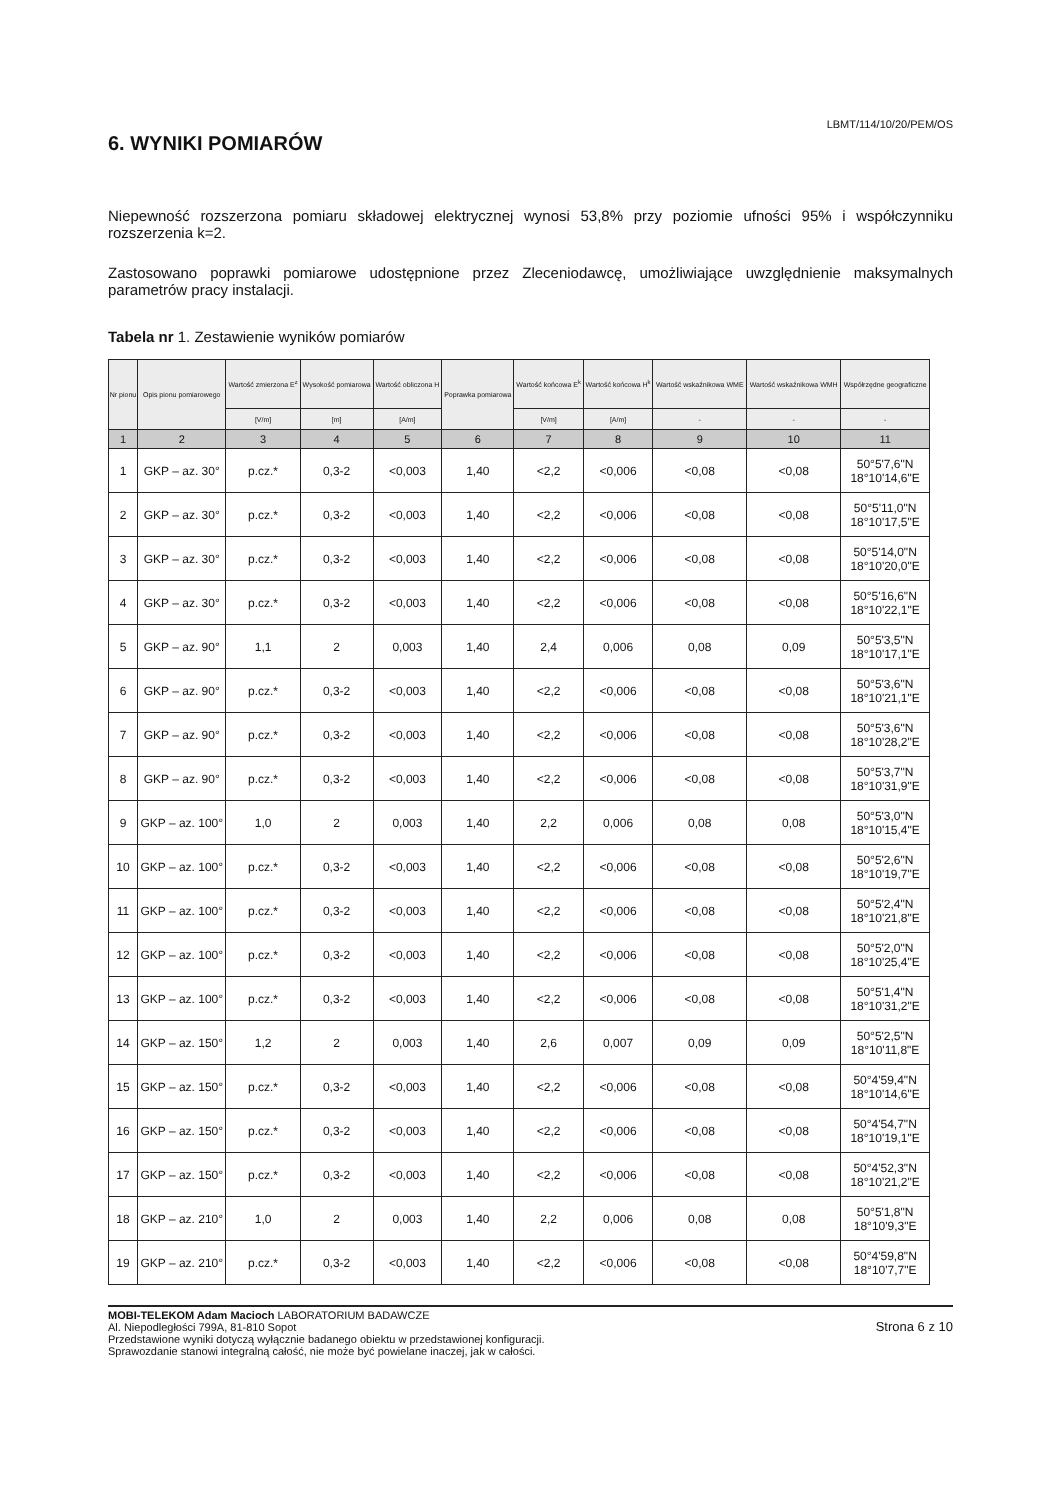LBMT/114/10/20/PEM/OS
6. WYNIKI POMIARÓW
Niepewność rozszerzona pomiaru składowej elektrycznej wynosi 53,8% przy poziomie ufności 95% i współczynniku rozszerzenia k=2.
Zastosowano poprawki pomiarowe udostępnione przez Zleceniodawcę, umożliwiające uwzględnienie maksymalnych parametrów pracy instalacji.
Tabela nr 1. Zestawienie wyników pomiarów
| Nr pionu | Opis pionu pomiarowego | Wartość zmierzona E<sup>z</sup> | Wysokość pomiarowa | Wartość obliczona H | Poprawka pomiarowa | Wartość końcowa E<sup>k</sup> | Wartość końcowa H<sup>k</sup> | Wartość wskaźnikowa WME | Wartość wskaźnikowa WMH | Współrzędne geograficzne |
| --- | --- | --- | --- | --- | --- | --- | --- | --- | --- | --- |
| | | [V/m] | [m] | [A/m] | | [V/m] | [A/m] | - | - | - |
| 1 | 2 | 3 | 4 | 5 | 6 | 7 | 8 | 9 | 10 | 11 |
| 1 | GKP – az. 30° | p.cz.* | 0,3-2 | <0,003 | 1,40 | <2,2 | <0,006 | <0,08 | <0,08 | 50°5'7,6"N 18°10'14,6"E |
| 2 | GKP – az. 30° | p.cz.* | 0,3-2 | <0,003 | 1,40 | <2,2 | <0,006 | <0,08 | <0,08 | 50°5'11,0"N 18°10'17,5"E |
| 3 | GKP – az. 30° | p.cz.* | 0,3-2 | <0,003 | 1,40 | <2,2 | <0,006 | <0,08 | <0,08 | 50°5'14,0"N 18°10'20,0"E |
| 4 | GKP – az. 30° | p.cz.* | 0,3-2 | <0,003 | 1,40 | <2,2 | <0,006 | <0,08 | <0,08 | 50°5'16,6"N 18°10'22,1"E |
| 5 | GKP – az. 90° | 1,1 | 2 | 0,003 | 1,40 | 2,4 | 0,006 | 0,08 | 0,09 | 50°5'3,5"N 18°10'17,1"E |
| 6 | GKP – az. 90° | p.cz.* | 0,3-2 | <0,003 | 1,40 | <2,2 | <0,006 | <0,08 | <0,08 | 50°5'3,6"N 18°10'21,1"E |
| 7 | GKP – az. 90° | p.cz.* | 0,3-2 | <0,003 | 1,40 | <2,2 | <0,006 | <0,08 | <0,08 | 50°5'3,6"N 18°10'28,2"E |
| 8 | GKP – az. 90° | p.cz.* | 0,3-2 | <0,003 | 1,40 | <2,2 | <0,006 | <0,08 | <0,08 | 50°5'3,7"N 18°10'31,9"E |
| 9 | GKP – az. 100° | 1,0 | 2 | 0,003 | 1,40 | 2,2 | 0,006 | 0,08 | 0,08 | 50°5'3,0"N 18°10'15,4"E |
| 10 | GKP – az. 100° | p.cz.* | 0,3-2 | <0,003 | 1,40 | <2,2 | <0,006 | <0,08 | <0,08 | 50°5'2,6"N 18°10'19,7"E |
| 11 | GKP – az. 100° | p.cz.* | 0,3-2 | <0,003 | 1,40 | <2,2 | <0,006 | <0,08 | <0,08 | 50°5'2,4"N 18°10'21,8"E |
| 12 | GKP – az. 100° | p.cz.* | 0,3-2 | <0,003 | 1,40 | <2,2 | <0,006 | <0,08 | <0,08 | 50°5'2,0"N 18°10'25,4"E |
| 13 | GKP – az. 100° | p.cz.* | 0,3-2 | <0,003 | 1,40 | <2,2 | <0,006 | <0,08 | <0,08 | 50°5'1,4"N 18°10'31,2"E |
| 14 | GKP – az. 150° | 1,2 | 2 | 0,003 | 1,40 | 2,6 | 0,007 | 0,09 | 0,09 | 50°5'2,5"N 18°10'11,8"E |
| 15 | GKP – az. 150° | p.cz.* | 0,3-2 | <0,003 | 1,40 | <2,2 | <0,006 | <0,08 | <0,08 | 50°4'59,4"N 18°10'14,6"E |
| 16 | GKP – az. 150° | p.cz.* | 0,3-2 | <0,003 | 1,40 | <2,2 | <0,006 | <0,08 | <0,08 | 50°4'54,7"N 18°10'19,1"E |
| 17 | GKP – az. 150° | p.cz.* | 0,3-2 | <0,003 | 1,40 | <2,2 | <0,006 | <0,08 | <0,08 | 50°4'52,3"N 18°10'21,2"E |
| 18 | GKP – az. 210° | 1,0 | 2 | 0,003 | 1,40 | 2,2 | 0,006 | 0,08 | 0,08 | 50°5'1,8"N 18°10'9,3"E |
| 19 | GKP – az. 210° | p.cz.* | 0,3-2 | <0,003 | 1,40 | <2,2 | <0,006 | <0,08 | <0,08 | 50°4'59,8"N 18°10'7,7"E |
MOBI-TELEKOM Adam Macioch LABORATORIUM BADAWCZE
Al. Niepodległości 799A, 81-810 Sopot
Przedstawione wyniki dotyczą wyłącznie badanego obiektu w przedstawionej konfiguracji.
Sprawozdanie stanowi integralną całość, nie może być powielane inaczej, jak w całości.
Strona 6 z 10